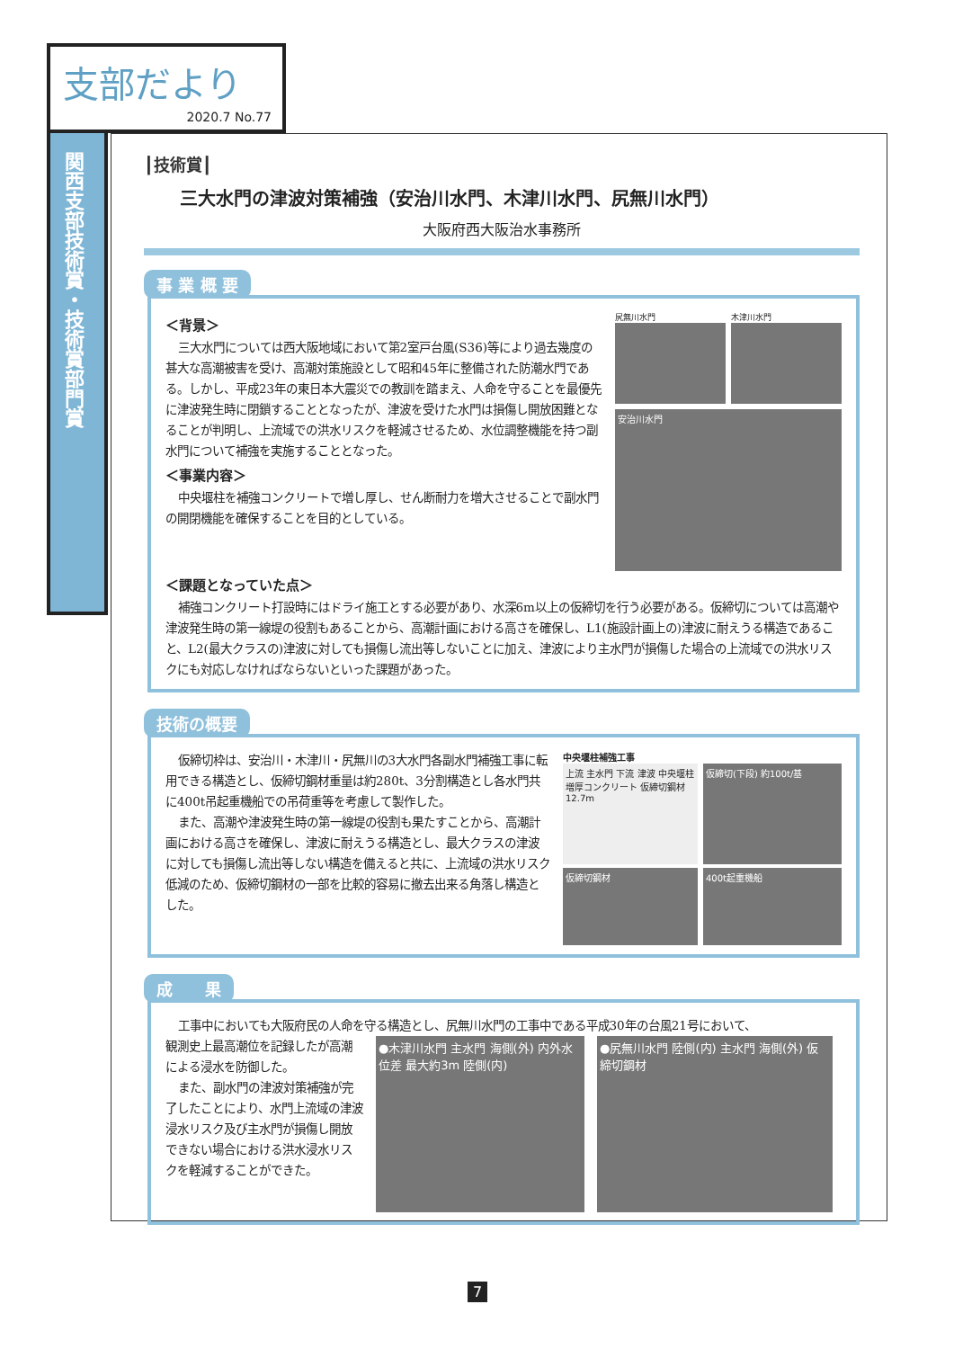支部だより
2020.7 No.77
関西支部技術賞・技術賞部門賞
┃技術賞┃
三大水門の津波対策補強（安治川水門、木津川水門、尻無川水門）
大阪府西大阪治水事務所
事 業 概 要
＜背景＞
三大水門については西大阪地域において第2室戸台風(S36)等により過去幾度の甚大な高潮被害を受け、高潮対策施設として昭和45年に整備された防潮水門である。しかし、平成23年の東日本大震災での教訓を踏まえ、人命を守ることを最優先に津波発生時に閉鎖することとなったが、津波を受けた水門は損傷し開放困難となることが判明し、上流域での洪水リスクを軽減させるため、水位調整機能を持つ副水門について補強を実施することとなった。
＜事業内容＞
中央堰柱を補強コンクリートで増し厚し、せん断耐力を増大させることで副水門の開閉機能を確保することを目的としている。
尻無川水門 木津川水門
安治川水門
＜課題となっていた点＞
補強コンクリート打設時にはドライ施工とする必要があり、水深6m以上の仮締切を行う必要がある。仮締切については高潮や津波発生時の第一線堤の役割もあることから、高潮計画における高さを確保し、L1(施設計画上の)津波に耐えうる構造であること、L2(最大クラスの)津波に対しても損傷し流出等しないことに加え、津波により主水門が損傷した場合の上流域での洪水リスクにも対応しなければならないといった課題があった。
技術の概要
仮締切枠は、安治川・木津川・尻無川の3大水門各副水門補強工事に転用できる構造とし、仮締切鋼材重量は約280t、3分割構造とし各水門共に400t吊起重機船での吊荷重等を考慮して製作した。
また、高潮や津波発生時の第一線堤の役割も果たすことから、高潮計画における高さを確保し、津波に耐えうる構造とし、最大クラスの津波に対しても損傷し流出等しない構造を備えると共に、上流域の洪水リスク低減のため、仮締切鋼材の一部を比較的容易に撤去出来る角落し構造とした。
中央堰柱補強工事
上流 主水門 下流 津波 中央堰柱 増厚コンクリート 仮締切鋼材 12.7m
仮締切(下段) 約100t/基
仮締切鋼材 400t起重機船
成　　果
工事中においても大阪府民の人命を守る構造とし、尻無川水門の工事中である平成30年の台風21号において、
観測史上最高潮位を記録したが高潮による浸水を防御した。
また、副水門の津波対策補強が完了したことにより、水門上流域の津波浸水リスク及び主水門が損傷し開放できない場合における洪水浸水リスクを軽減することができた。
●木津川水門 主水門 海側(外) 内外水位差 最大約3m 陸側(内)
●尻無川水門 陸側(内) 主水門 海側(外) 仮締切鋼材
7